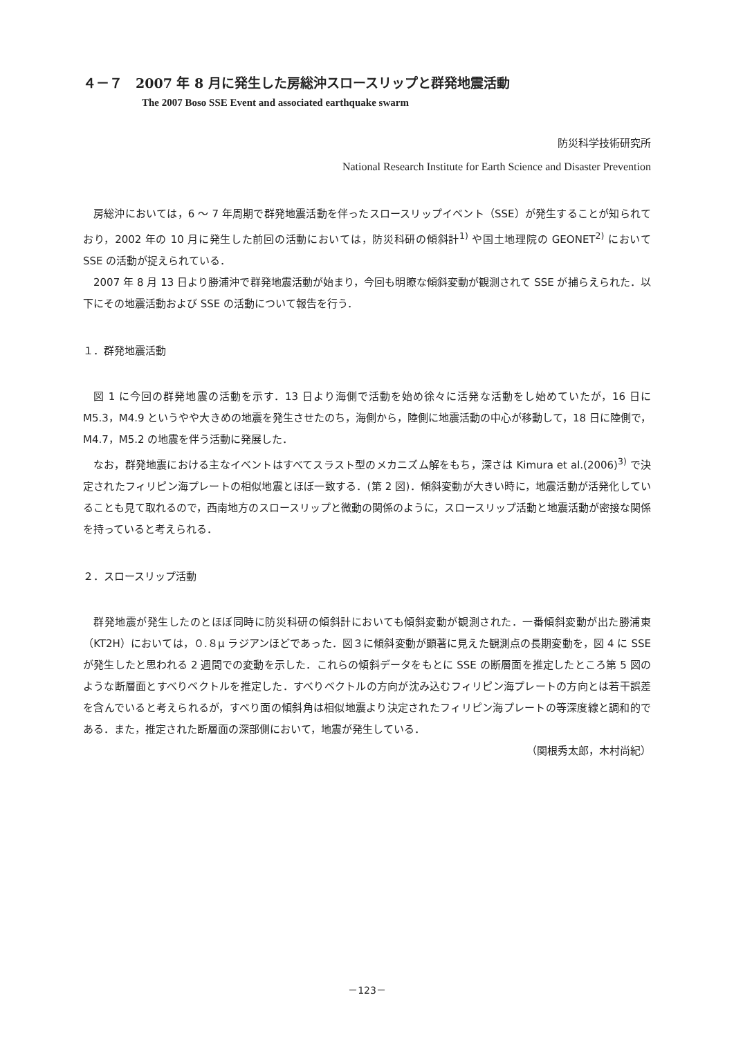４－７　2007 年 8 月に発生した房総沖スロースリップと群発地震活動
The 2007 Boso SSE Event and associated earthquake swarm
防災科学技術研究所
National Research Institute for Earth Science and Disaster Prevention
房総沖においては，6 ～ 7 年周期で群発地震活動を伴ったスロースリップイベント（SSE）が発生することが知られており，2002 年の 10 月に発生した前回の活動においては，防災科研の傾斜計<sup>1)</sup> や国土地理院の GEONET<sup>2)</sup> において SSE の活動が捉えられている．
2007 年 8 月 13 日より勝浦沖で群発地震活動が始まり，今回も明瞭な傾斜変動が観測されて SSE が捕らえられた．以下にその地震活動および SSE の活動について報告を行う．
１．群発地震活動
図 1 に今回の群発地震の活動を示す．13 日より海側で活動を始め徐々に活発な活動をし始めていたが，16 日に M5.3，M4.9 というやや大きめの地震を発生させたのち，海側から，陸側に地震活動の中心が移動して，18 日に陸側で，M4.7，M5.2 の地震を伴う活動に発展した．
なお，群発地震における主なイベントはすべてスラスト型のメカニズム解をもち，深さは Kimura et al.(2006)<sup>3)</sup> で決定されたフィリピン海プレートの相似地震とほぼ一致する．(第 2 図)．傾斜変動が大きい時に，地震活動が活発化していることも見て取れるので，西南地方のスロースリップと微動の関係のように，スロースリップ活動と地震活動が密接な関係を持っていると考えられる．
２．スロースリップ活動
群発地震が発生したのとほぼ同時に防災科研の傾斜計においても傾斜変動が観測された．一番傾斜変動が出た勝浦東（KT2H）においては，０.８μ ラジアンほどであった．図３に傾斜変動が顕著に見えた観測点の長期変動を，図 4 に SSE が発生したと思われる 2 週間での変動を示した．これらの傾斜データをもとに SSE の断層面を推定したところ第 5 図のような断層面とすべりベクトルを推定した．すべりベクトルの方向が沈み込むフィリピン海プレートの方向とは若干誤差を含んでいると考えられるが，すべり面の傾斜角は相似地震より決定されたフィリピン海プレートの等深度線と調和的である．また，推定された断層面の深部側において，地震が発生している．
（関根秀太郎，木村尚紀）
－123－